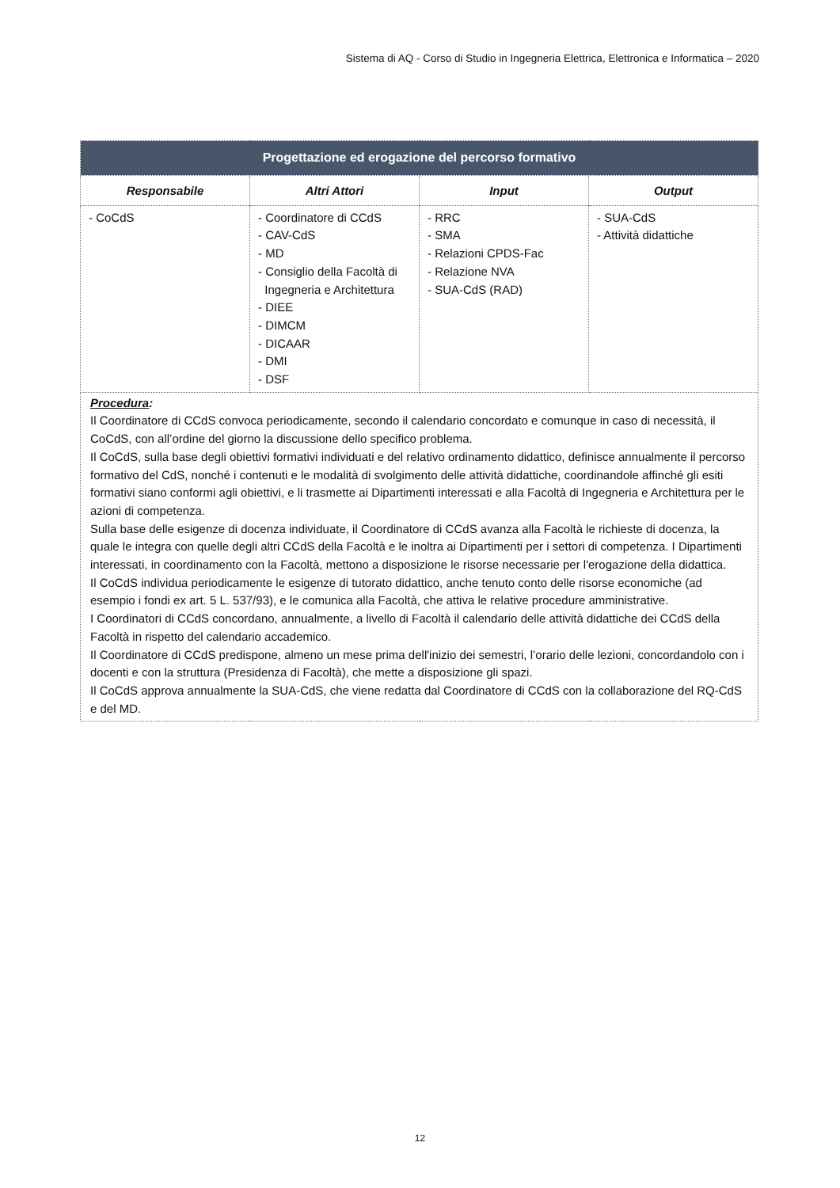Sistema di AQ - Corso di Studio in Ingegneria Elettrica, Elettronica e Informatica – 2020
| Progettazione ed erogazione del percorso formativo | | | |
| Responsabile | Altri Attori | Input | Output |
| - CoCdS | - Coordinatore di CCdS - CAV-CdS - MD - Consiglio della Facoltà di Ingegneria e Architettura - DIEE - DIMCM - DICAAR - DMI - DSF | - RRC - SMA - Relazioni CPDS-Fac - Relazione NVA - SUA-CdS (RAD) | - SUA-CdS - Attività didattiche |
| Procedura : Il Coordinatore di CCdS convoca periodicamente, secondo il calendario concordato e comunque in caso di necessità, il CoCdS, con all’ordine del giorno la discussione dello specifico problema. Il CoCdS, sulla base degli obiettivi formativi individuati e del relativo ordinamento didattico, definisce annualmente il percorso formativo del CdS, nonché i contenuti e le modalità di svolgimento delle attività didattiche, coordinandole affinché gli esiti formativi siano conformi agli obiettivi, e li trasmette ai Dipartimenti interessati e alla Facoltà di Ingegneria e Architettura per le azioni di competenza. Sulla base delle esigenze di docenza individuate, il Coordinatore di CCdS avanza alla Facoltà le richieste di docenza, la quale le integra con quelle degli altri CCdS della Facoltà e le inoltra ai Dipartimenti per i settori di competenza. I Dipartimenti interessati, in coordinamento con la Facoltà, mettono a disposizione le risorse necessarie per l'erogazione della didattica. Il CoCdS individua periodicamente le esigenze di tutorato didattico, anche tenuto conto delle risorse economiche (ad esempio i fondi ex art. 5 L. 537/93), e le comunica alla Facoltà, che attiva le relative procedure amministrative. I Coordinatori di CCdS concordano, annualmente, a livello di Facoltà il calendario delle attività didattiche dei CCdS della Facoltà in rispetto del calendario accademico. Il Coordinatore di CCdS predispone, almeno un mese prima dell'inizio dei semestri, l’orario delle lezioni, concordandolo con i docenti e con la struttura (Presidenza di Facoltà), che mette a disposizione gli spazi. Il CoCdS approva annualmente la SUA-CdS, che viene redatta dal Coordinatore di CCdS con la collaborazione del RQ-CdS e del MD. | | | |
12